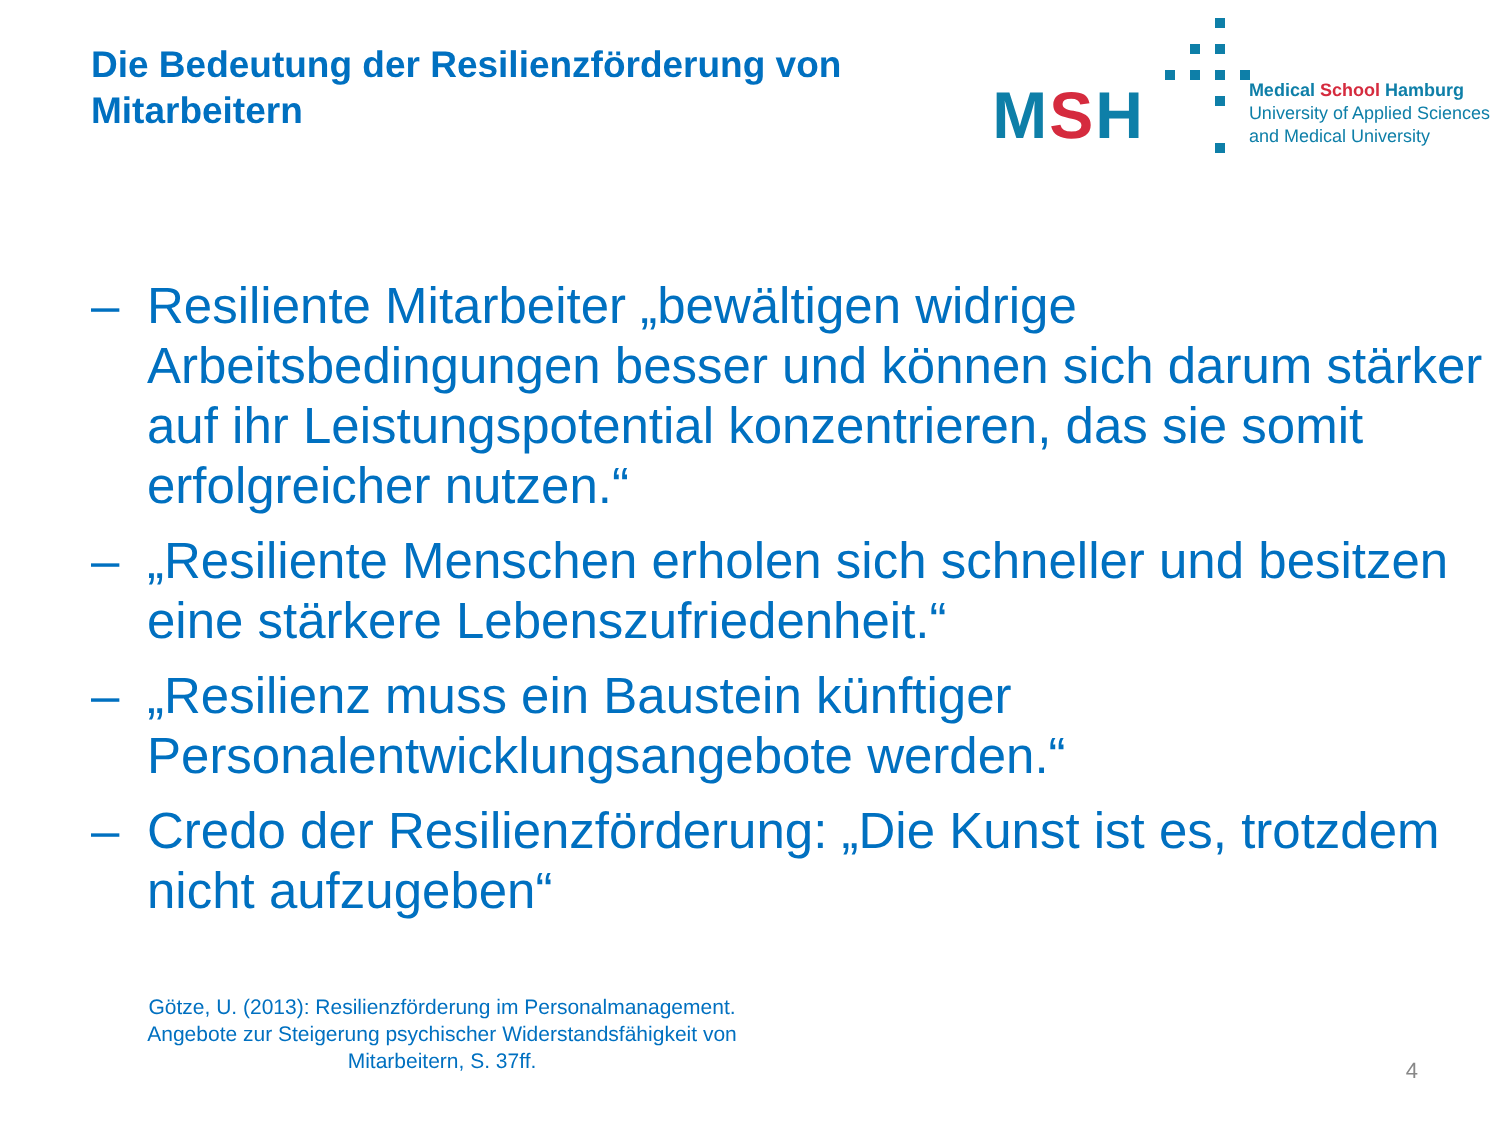Die Bedeutung der Resilienzförderung von Mitarbeitern
MSH
Medical School Hamburg
University of Applied Sciences
and Medical University
– Resiliente Mitarbeiter „bewältigen widrige Arbeitsbedingungen besser und können sich darum stärker auf ihr Leistungspotential konzentrieren, das sie somit erfolgreicher nutzen.“
– „Resiliente Menschen erholen sich schneller und besitzen eine stärkere Lebenszufriedenheit.“
– „Resilienz muss ein Baustein künftiger Personalentwicklungsangebote werden.“
– Credo der Resilienzförderung: „Die Kunst ist es, trotzdem nicht aufzugeben“
Götze, U. (2013): Resilienzförderung im Personalmanagement. Angebote zur Steigerung psychischer Widerstandsfähigkeit von Mitarbeitern, S. 37ff.
4